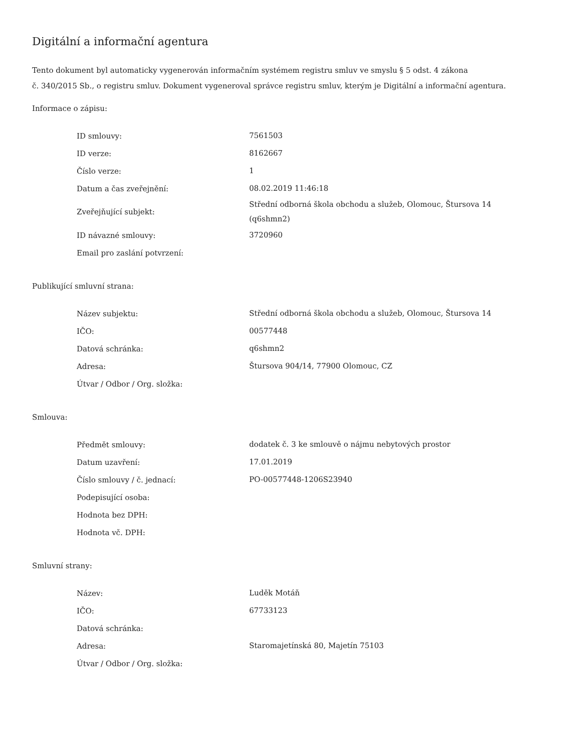Digitální a informační agentura
Tento dokument byl automaticky vygenerován informačním systémem registru smluv ve smyslu § 5 odst. 4 zákona
č. 340/2015 Sb., o registru smluv. Dokument vygeneroval správce registru smluv, kterým je Digitální a informační agentura.
Informace o zápisu:
| ID smlouvy: | 7561503 |
| ID verze: | 8162667 |
| Číslo verze: | 1 |
| Datum a čas zveřejnění: | 08.02.2019 11:46:18 |
| Zveřejňující subjekt: | Střední odborná škola obchodu a služeb, Olomouc, Štursova 14 (q6shmn2) |
| ID návazné smlouvy: | 3720960 |
| Email pro zaslání potvrzení: | |
Publikující smluvní strana:
| Název subjektu: | Střední odborná škola obchodu a služeb, Olomouc, Štursova 14 |
| IČO: | 00577448 |
| Datová schránka: | q6shmn2 |
| Adresa: | Štursova 904/14, 77900 Olomouc, CZ |
| Útvar / Odbor / Org. složka: | |
Smlouva:
| Předmět smlouvy: | dodatek č. 3 ke smlouvě o nájmu nebytových prostor |
| Datum uzavření: | 17.01.2019 |
| Číslo smlouvy / č. jednací: | PO-00577448-1206S23940 |
| Podepisující osoba: | |
| Hodnota bez DPH: | |
| Hodnota vč. DPH: | |
Smluvní strany:
| Název: | Luděk Motáň |
| IČO: | 67733123 |
| Datová schránka: | |
| Adresa: | Staromajetínská 80, Majetín 75103 |
| Útvar / Odbor / Org. složka: | |